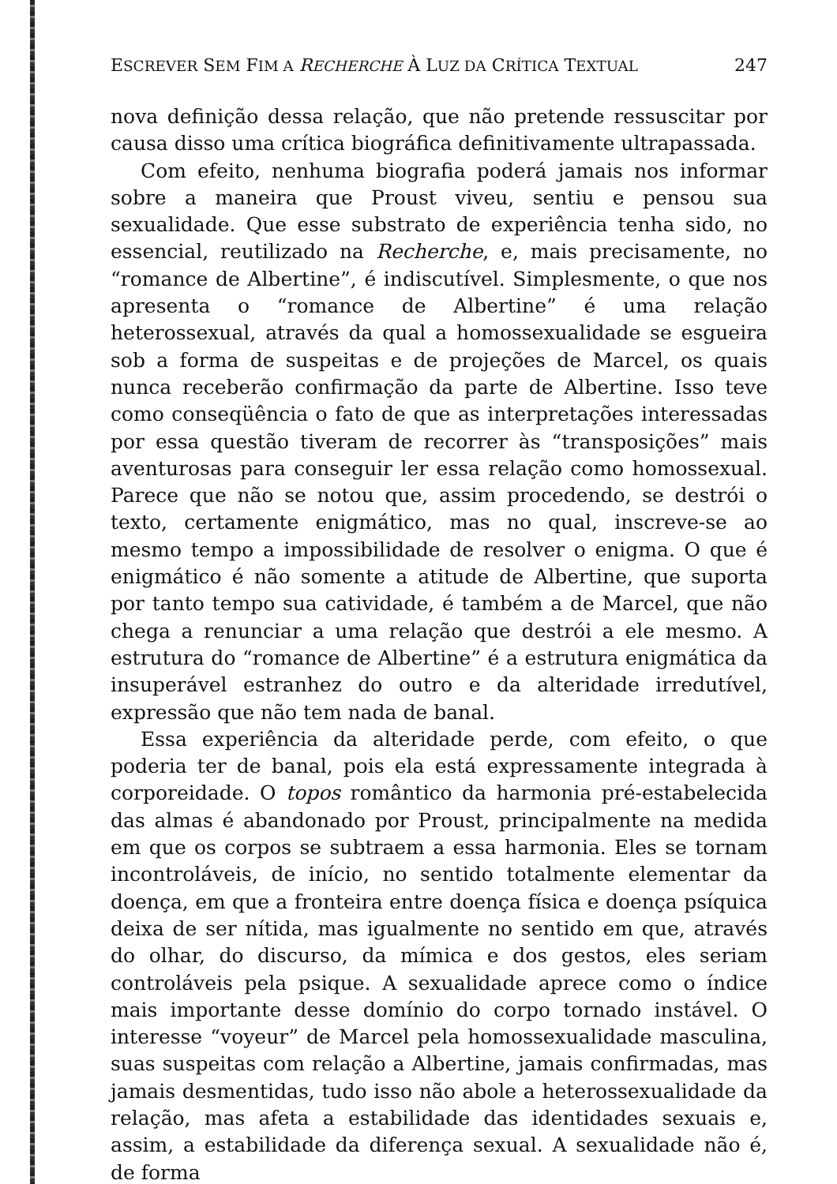ESCREVER SEM FIM A RECHERCHE À LUZ DA CRÍTICA TEXTUAL 247
nova definição dessa relação, que não pretende ressuscitar por causa disso uma crítica biográfica definitivamente ultrapassada.
Com efeito, nenhuma biografia poderá jamais nos informar sobre a maneira que Proust viveu, sentiu e pensou sua sexualidade. Que esse substrato de experiência tenha sido, no essencial, reutilizado na Recherche, e, mais precisamente, no “romance de Albertine”, é indiscutível. Simplesmente, o que nos apresenta o “romance de Albertine” é uma relação heterossexual, através da qual a homossexualidade se esgueira sob a forma de suspeitas e de projeções de Marcel, os quais nunca receberão confirmação da parte de Albertine. Isso teve como conseqüência o fato de que as interpretações interessadas por essa questão tiveram de recorrer às “transposições” mais aventurosas para conseguir ler essa relação como homossexual. Parece que não se notou que, assim procedendo, se destrói o texto, certamente enigmático, mas no qual, inscreve-se ao mesmo tempo a impossibilidade de resolver o enigma. O que é enigmático é não somente a atitude de Albertine, que suporta por tanto tempo sua catividade, é também a de Marcel, que não chega a renunciar a uma relação que destrói a ele mesmo. A estrutura do “romance de Albertine” é a estrutura enigmática da insuperável estranhez do outro e da alteridade irredutível, expressão que não tem nada de banal.
Essa experiência da alteridade perde, com efeito, o que poderia ter de banal, pois ela está expressamente integrada à corporeidade. O topos romântico da harmonia pré-estabelecida das almas é abandonado por Proust, principalmente na medida em que os corpos se subtraem a essa harmonia. Eles se tornam incontroláveis, de início, no sentido totalmente elementar da doença, em que a fronteira entre doença física e doença psíquica deixa de ser nítida, mas igualmente no sentido em que, através do olhar, do discurso, da mímica e dos gestos, eles seriam controláveis pela psique. A sexualidade aprece como o índice mais importante desse domínio do corpo tornado instável. O interesse “voyeur” de Marcel pela homossexualidade masculina, suas suspeitas com relação a Albertine, jamais confirmadas, mas jamais desmentidas, tudo isso não abole a heterossexualidade da relação, mas afeta a estabilidade das identidades sexuais e, assim, a estabilidade da diferença sexual. A sexualidade não é, de forma